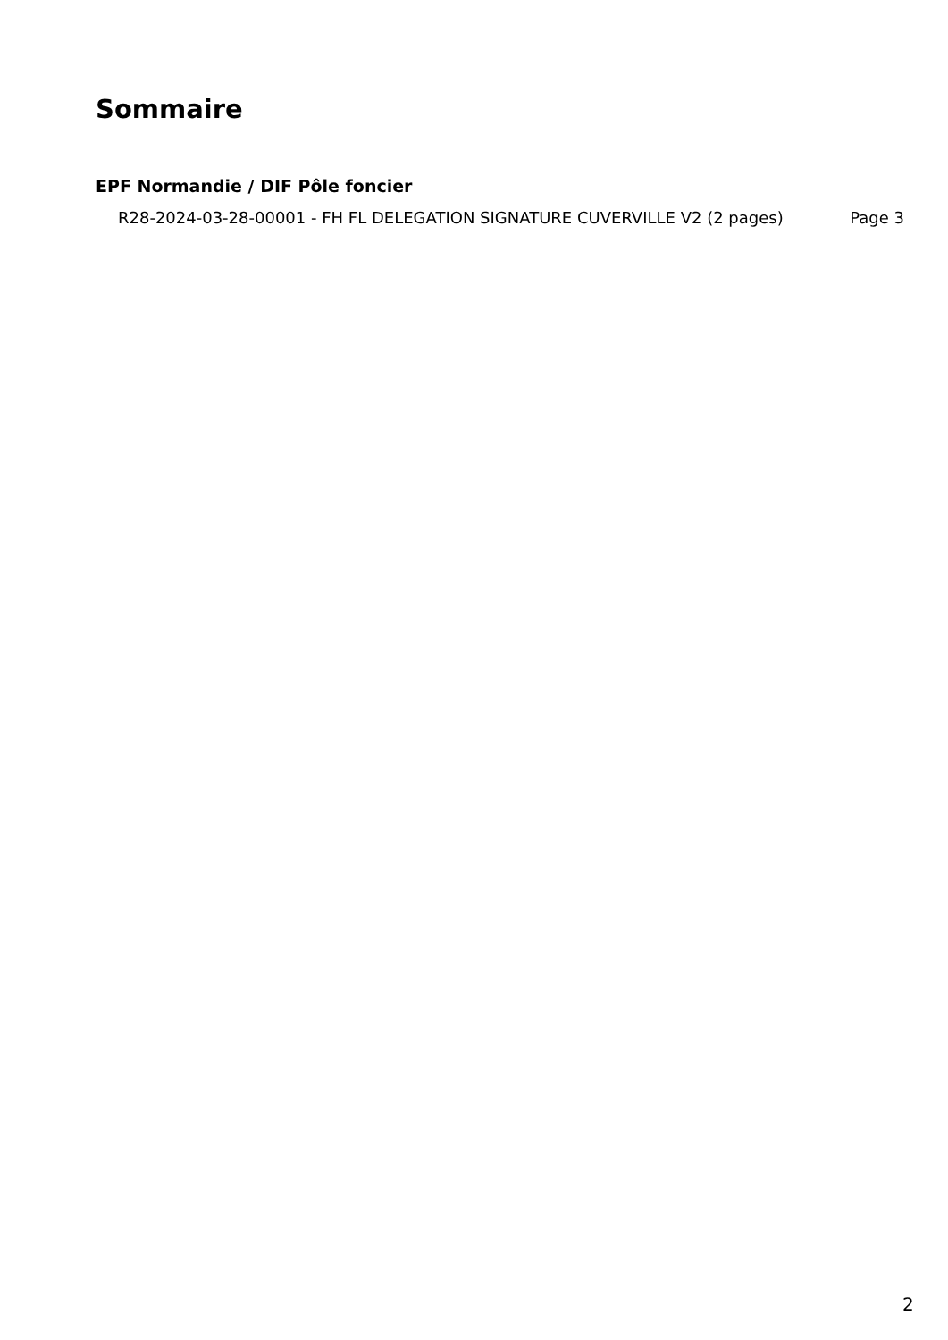Sommaire
EPF Normandie / DIF Pôle foncier
R28-2024-03-28-00001 - FH FL DELEGATION SIGNATURE CUVERVILLE V2 (2 pages)
Page 3
2